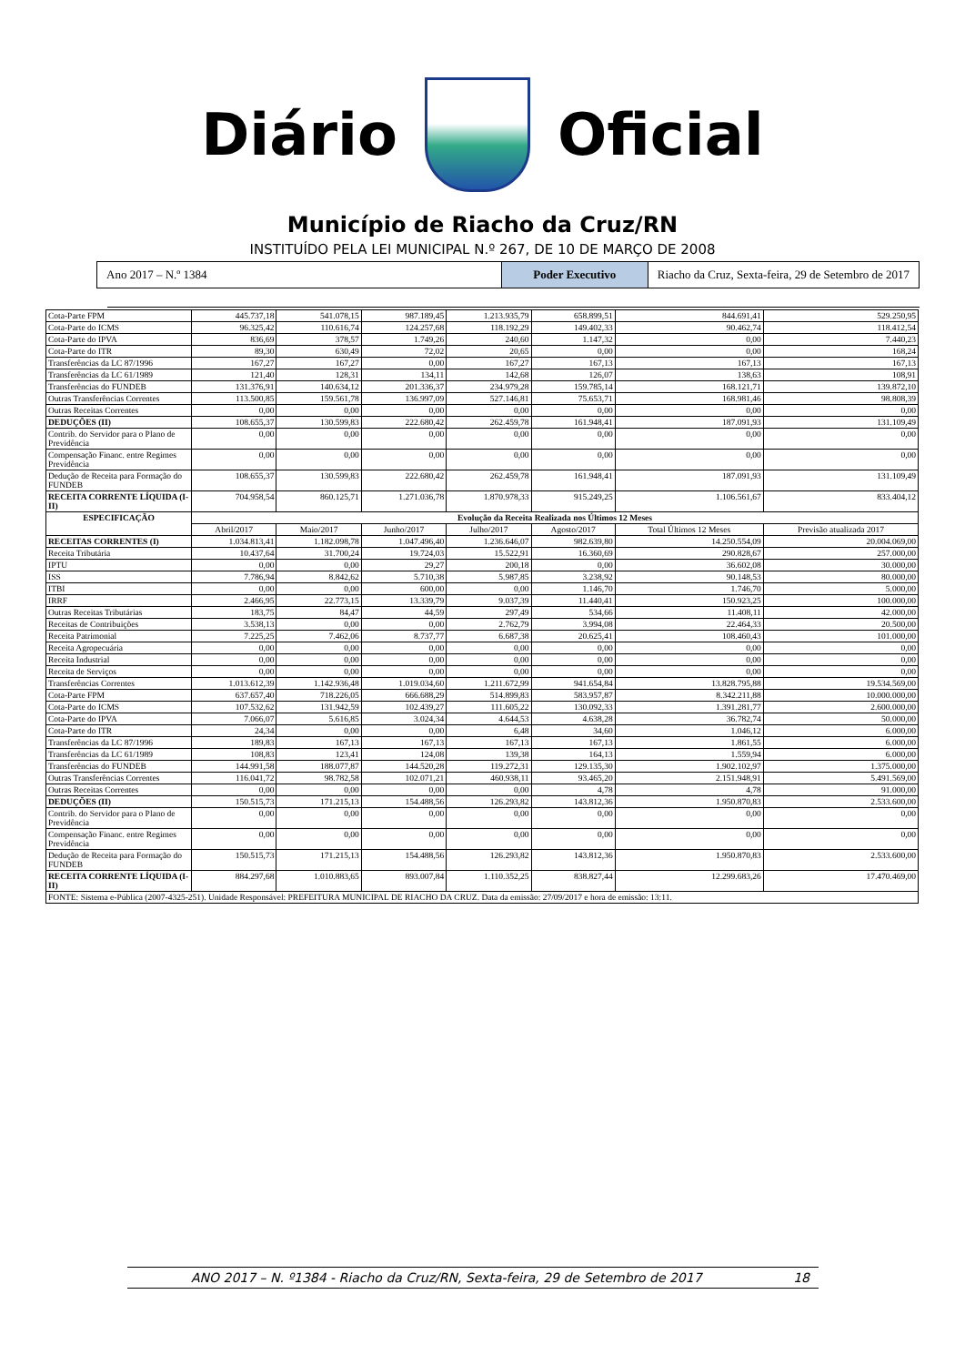Diário Oficial
Município de Riacho da Cruz/RN
INSTITUÍDO PELA LEI MUNICIPAL N.º 267, DE 10 DE MARÇO DE 2008
Ano 2017 – N.º 1384 Poder Executivo Riacho da Cruz, Sexta-feira, 29 de Setembro de 2017
| Cota-Parte FPM | 445.737,18 | 541.078,15 | 987.189,45 | 1.213.935,79 | 658.899,51 | 844.691,41 | 529.250,95 |
| Cota-Parte do ICMS | 96.325,42 | 110.616,74 | 124.257,68 | 118.192,29 | 149.402,33 | 90.462,74 | 118.412,54 |
| Cota-Parte do IPVA | 836,69 | 378,57 | 1.749,26 | 240,60 | 1.147,32 | 0,00 | 7.440,23 |
| Cota-Parte do ITR | 89,30 | 630,49 | 72,02 | 20,65 | 0,00 | 0,00 | 168,24 |
| Transferências da LC 87/1996 | 167,27 | 167,27 | 0,00 | 167,27 | 167,13 | 167,13 | 167,13 |
| Transferências da LC 61/1989 | 121,40 | 128,31 | 134,11 | 142,68 | 126,07 | 138,63 | 108,91 |
| Transferências do FUNDEB | 131.376,91 | 140.634,12 | 201.336,37 | 234.979,28 | 159.785,14 | 168.121,71 | 139.872,10 |
| Outras Transferências Correntes | 113.500,85 | 159.561,78 | 136.997,09 | 527.146,81 | 75.653,71 | 168.981,46 | 98.808,39 |
| Outras Receitas Correntes | 0,00 | 0,00 | 0,00 | 0,00 | 0,00 | 0,00 | 0,00 |
| DEDUÇÕES (II) | 108.655,37 | 130.599,83 | 222.680,42 | 262.459,78 | 161.948,41 | 187.091,93 | 131.109,49 |
| Contrib. do Servidor para o Plano de Previdência | 0,00 | 0,00 | 0,00 | 0,00 | 0,00 | 0,00 | 0,00 |
| Compensação Financ. entre Regimes Previdência | 0,00 | 0,00 | 0,00 | 0,00 | 0,00 | 0,00 | 0,00 |
| Dedução de Receita para Formação do FUNDEB | 108.655,37 | 130.599,83 | 222.680,42 | 262.459,78 | 161.948,41 | 187.091,93 | 131.109,49 |
| RECEITA CORRENTE LÍQUIDA (I-II) | 704.958,54 | 860.125,71 | 1.271.036,78 | 1.870.978,33 | 915.249,25 | 1.106.561,67 | 833.404,12 |
| ESPECIFICAÇÃO | Evolução da Receita Realizada nos Últimos 12 Meses | | | | | | |
| | Abril/2017 | Maio/2017 | Junho/2017 | Julho/2017 | Agosto/2017 | Total Últimos 12 Meses | Previsão atualizada 2017 |
| RECEITAS CORRENTES (I) | 1.034.813,41 | 1.182.098,78 | 1.047.496,40 | 1.236.646,07 | 982.639,80 | 14.250.554,09 | 20.004.069,00 |
| Receita Tributária | 10.437,64 | 31.700,24 | 19.724,03 | 15.522,91 | 16.360,69 | 290.828,67 | 257.000,00 |
| IPTU | 0,00 | 0,00 | 29,27 | 200,18 | 0,00 | 36.602,08 | 30.000,00 |
| ISS | 7.786,94 | 8.842,62 | 5.710,38 | 5.987,85 | 3.238,92 | 90.148,53 | 80.000,00 |
| ITBI | 0,00 | 0,00 | 600,00 | 0,00 | 1.146,70 | 1.746,70 | 5.000,00 |
| IRRF | 2.466,95 | 22.773,15 | 13.339,79 | 9.037,39 | 11.440,41 | 150.923,25 | 100.000,00 |
| Outras Receitas Tributárias | 183,75 | 84,47 | 44,59 | 297,49 | 534,66 | 11.408,11 | 42.000,00 |
| Receitas de Contribuições | 3.538,13 | 0,00 | 0,00 | 2.762,79 | 3.994,08 | 22.464,33 | 20.500,00 |
| Receita Patrimonial | 7.225,25 | 7.462,06 | 8.737,77 | 6.687,38 | 20.625,41 | 108.460,43 | 101.000,00 |
| Receita Agropecuária | 0,00 | 0,00 | 0,00 | 0,00 | 0,00 | 0,00 | 0,00 |
| Receita Industrial | 0,00 | 0,00 | 0,00 | 0,00 | 0,00 | 0,00 | 0,00 |
| Receita de Serviços | 0,00 | 0,00 | 0,00 | 0,00 | 0,00 | 0,00 | 0,00 |
| Transferências Correntes | 1.013.612,39 | 1.142.936,48 | 1.019.034,60 | 1.211.672,99 | 941.654,84 | 13.828.795,88 | 19.534.569,00 |
| Cota-Parte FPM | 637.657,40 | 718.226,05 | 666.688,29 | 514.899,83 | 583.957,87 | 8.342.211,88 | 10.000.000,00 |
| Cota-Parte do ICMS | 107.532,62 | 131.942,59 | 102.439,27 | 111.605,22 | 130.092,33 | 1.391.281,77 | 2.600.000,00 |
| Cota-Parte do IPVA | 7.066,07 | 5.616,85 | 3.024,34 | 4.644,53 | 4.638,28 | 36.782,74 | 50.000,00 |
| Cota-Parte do ITR | 24,34 | 0,00 | 0,00 | 6,48 | 34,60 | 1.046,12 | 6.000,00 |
| Transferências da LC 87/1996 | 189,83 | 167,13 | 167,13 | 167,13 | 167,13 | 1.861,55 | 6.000,00 |
| Transferências da LC 61/1989 | 108,83 | 123,41 | 124,08 | 139,38 | 164,13 | 1.559,94 | 6.000,00 |
| Transferências do FUNDEB | 144.991,58 | 188.077,87 | 144.520,28 | 119.272,31 | 129.135,30 | 1.902.102,97 | 1.375.000,00 |
| Outras Transferências Correntes | 116.041,72 | 98.782,58 | 102.071,21 | 460.938,11 | 93.465,20 | 2.151.948,91 | 5.491.569,00 |
| Outras Receitas Correntes | 0,00 | 0,00 | 0,00 | 0,00 | 4,78 | 4,78 | 91.000,00 |
| DEDUÇÕES (II) | 150.515,73 | 171.215,13 | 154.488,56 | 126.293,82 | 143.812,36 | 1.950.870,83 | 2.533.600,00 |
| Contrib. do Servidor para o Plano de Previdência | 0,00 | 0,00 | 0,00 | 0,00 | 0,00 | 0,00 | 0,00 |
| Compensação Financ. entre Regimes Previdência | 0,00 | 0,00 | 0,00 | 0,00 | 0,00 | 0,00 | 0,00 |
| Dedução de Receita para Formação do FUNDEB | 150.515,73 | 171.215,13 | 154.488,56 | 126.293,82 | 143.812,36 | 1.950.870,83 | 2.533.600,00 |
| RECEITA CORRENTE LÍQUIDA (I-II) | 884.297,68 | 1.010.883,65 | 893.007,84 | 1.110.352,25 | 838.827,44 | 12.299.683,26 | 17.470.469,00 |
| FONTE: Sistema e-Pública (2007-4325-251). Unidade Responsável: PREFEITURA MUNICIPAL DE RIACHO DA CRUZ. Data da emissão: 27/09/2017 e hora de emissão: 13:11. | | | | | | | |
ANO 2017 – N. º1384 - Riacho da Cruz/RN, Sexta-feira, 29 de Setembro de 2017 18